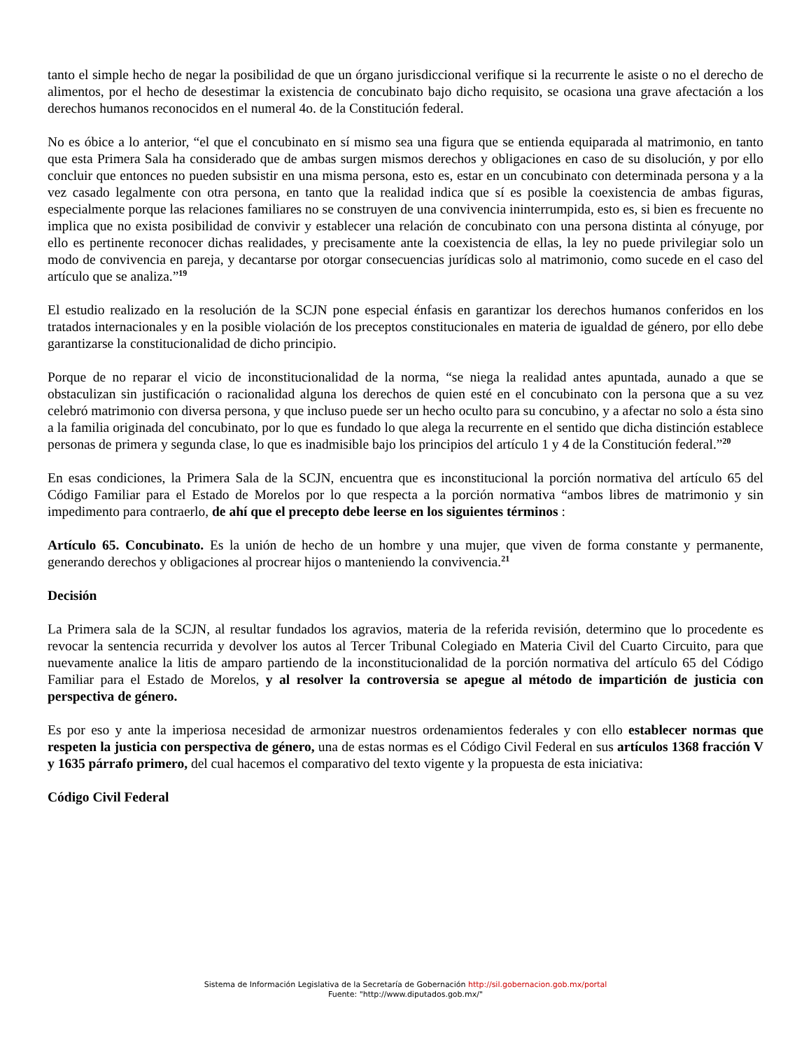tanto el simple hecho de negar la posibilidad de que un órgano jurisdiccional verifique si la recurrente le asiste o no el derecho de alimentos, por el hecho de desestimar la existencia de concubinato bajo dicho requisito, se ocasiona una grave afectación a los derechos humanos reconocidos en el numeral 4o. de la Constitución federal.
No es óbice a lo anterior, “el que el concubinato en sí mismo sea una figura que se entienda equiparada al matrimonio, en tanto que esta Primera Sala ha considerado que de ambas surgen mismos derechos y obligaciones en caso de su disolución, y por ello concluir que entonces no pueden subsistir en una misma persona, esto es, estar en un concubinato con determinada persona y a la vez casado legalmente con otra persona, en tanto que la realidad indica que sí es posible la coexistencia de ambas figuras, especialmente porque las relaciones familiares no se construyen de una convivencia ininterrumpida, esto es, si bien es frecuente no implica que no exista posibilidad de convivir y establecer una relación de concubinato con una persona distinta al cónyuge, por ello es pertinente reconocer dichas realidades, y precisamente ante la coexistencia de ellas, la ley no puede privilegiar solo un modo de convivencia en pareja, y decantarse por otorgar consecuencias jurídicas solo al matrimonio, como sucede en el caso del artículo que se analiza.”<sup>19</sup>
El estudio realizado en la resolución de la SCJN pone especial énfasis en garantizar los derechos humanos conferidos en los tratados internacionales y en la posible violación de los preceptos constitucionales en materia de igualdad de género, por ello debe garantizarse la constitucionalidad de dicho principio.
Porque de no reparar el vicio de inconstitucionalidad de la norma, “se niega la realidad antes apuntada, aunado a que se obstaculizan sin justificación o racionalidad alguna los derechos de quien esté en el concubinato con la persona que a su vez celebró matrimonio con diversa persona, y que incluso puede ser un hecho oculto para su concubino, y a afectar no solo a ésta sino a la familia originada del concubinato, por lo que es fundado lo que alega la recurrente en el sentido que dicha distinción establece personas de primera y segunda clase, lo que es inadmisible bajo los principios del artículo 1 y 4 de la Constitución federal.”<sup>20</sup>
En esas condiciones, la Primera Sala de la SCJN, encuentra que es inconstitucional la porción normativa del artículo 65 del Código Familiar para el Estado de Morelos por lo que respecta a la porción normativa “ambos libres de matrimonio y sin impedimento para contraerlo, de ahí que el precepto debe leerse en los siguientes términos :
Artículo 65. Concubinato. Es la unión de hecho de un hombre y una mujer, que viven de forma constante y permanente, generando derechos y obligaciones al procrear hijos o manteniendo la convivencia.<sup>21</sup>
Decisión
La Primera sala de la SCJN, al resultar fundados los agravios, materia de la referida revisión, determino que lo procedente es revocar la sentencia recurrida y devolver los autos al Tercer Tribunal Colegiado en Materia Civil del Cuarto Circuito, para que nuevamente analice la litis de amparo partiendo de la inconstitucionalidad de la porción normativa del artículo 65 del Código Familiar para el Estado de Morelos, y al resolver la controversia se apegue al método de impartición de justicia con perspectiva de género.
Es por eso y ante la imperiosa necesidad de armonizar nuestros ordenamientos federales y con ello establecer normas que respeten la justicia con perspectiva de género, una de estas normas es el Código Civil Federal en sus artículos 1368 fracción V y 1635 párrafo primero, del cual hacemos el comparativo del texto vigente y la propuesta de esta iniciativa:
Código Civil Federal
Sistema de Información Legislativa de la Secretaría de Gobernación http://sil.gobernacion.gob.mx/portal
Fuente: "http://www.diputados.gob.mx/"